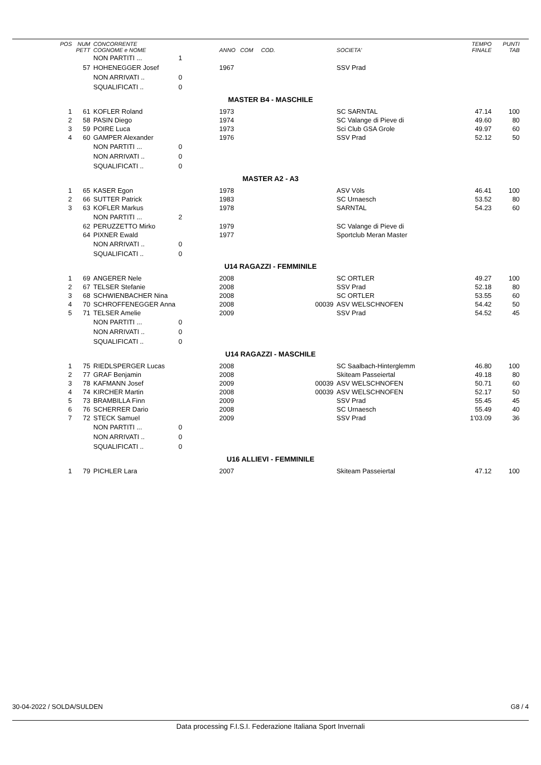| POS | NUM PETT | CONCORRENTE COGNOME e NOME | | ANNO COM COD. | | SOCIETA' | TEMPO FINALE | PUNTI TAB | |
| --- | --- | --- | --- | --- | --- | --- | --- | --- | --- |
| | | NON PARTITI ... | 1 | | | | | | |
| | 57 | HOHENEGGER Josef | | 1967 | | SSV Prad | | | |
| | | NON ARRIVATI .. | 0 | | | | | | |
| | | SQUALIFICATI .. | 0 | | | | | | |
| MASTER B4 - MASCHILE | | | | | | | | | |
| 1 | 61 | KOFLER Roland | | 1973 | | SC SARNTAL | 47.14 | 100 | |
| 2 | 58 | PASIN Diego | | 1974 | | SC Valange di Pieve di | 49.60 | 80 | |
| 3 | 59 | POIRE Luca | | 1973 | | Sci Club GSA Grole | 49.97 | 60 | |
| 4 | 60 | GAMPER Alexander | | 1976 | | SSV Prad | 52.12 | 50 | |
| | | NON PARTITI ... | 0 | | | | | | |
| | | NON ARRIVATI .. | 0 | | | | | | |
| | | SQUALIFICATI .. | 0 | | | | | | |
| MASTER A2 - A3 | | | | | | | | | |
| 1 | 65 | KASER Egon | | 1978 | | ASV Völs | 46.41 | 100 | |
| 2 | 66 | SUTTER Patrick | | 1983 | | SC Urnaesch | 53.52 | 80 | |
| 3 | 63 | KOFLER Markus | | 1978 | | SARNTAL | 54.23 | 60 | |
| | | NON PARTITI ... | 2 | | | | | | |
| | 62 | PERUZZETTO Mirko | | 1979 | | SC Valange di Pieve di | | | |
| | 64 | PIXNER Ewald | | 1977 | | Sportclub Meran Master | | | |
| | | NON ARRIVATI .. | 0 | | | | | | |
| | | SQUALIFICATI .. | 0 | | | | | | |
| U14 RAGAZZI - FEMMINILE | | | | | | | | | |
| 1 | 69 | ANGERER Nele | | 2008 | | SC ORTLER | 49.27 | 100 | |
| 2 | 67 | TELSER Stefanie | | 2008 | | SSV Prad | 52.18 | 80 | |
| 3 | 68 | SCHWIENBACHER Nina | | 2008 | | SC ORTLER | 53.55 | 60 | |
| 4 | 70 | SCHROFFENEGGER Anna | | 2008 | 00039 | ASV WELSCHNOFEN | 54.42 | 50 | |
| 5 | 71 | TELSER Amelie | | 2009 | | SSV Prad | 54.52 | 45 | |
| | | NON PARTITI ... | 0 | | | | | | |
| | | NON ARRIVATI .. | 0 | | | | | | |
| | | SQUALIFICATI .. | 0 | | | | | | |
| U14 RAGAZZI - MASCHILE | | | | | | | | | |
| 1 | 75 | RIEDLSPERGER Lucas | | 2008 | | SC Saalbach-Hinterglemm | 46.80 | 100 | |
| 2 | 77 | GRAF Benjamin | | 2008 | | Skiteam Passeiertal | 49.18 | 80 | |
| 3 | 78 | KAFMANN Josef | | 2009 | 00039 | ASV WELSCHNOFEN | 50.71 | 60 | |
| 4 | 74 | KIRCHER Martin | | 2008 | 00039 | ASV WELSCHNOFEN | 52.17 | 50 | |
| 5 | 73 | BRAMBILLA Finn | | 2009 | | SSV Prad | 55.45 | 45 | |
| 6 | 76 | SCHERRER Dario | | 2008 | | SC Urnaesch | 55.49 | 40 | |
| 7 | 72 | STECK Samuel | | 2009 | | SSV Prad | 1'03.09 | 36 | |
| | | NON PARTITI ... | 0 | | | | | | |
| | | NON ARRIVATI .. | 0 | | | | | | |
| | | SQUALIFICATI .. | 0 | | | | | | |
| U16 ALLIEVI - FEMMINILE | | | | | | | | | |
| 1 | 79 | PICHLER Lara | | 2007 | | Skiteam Passeiertal | 47.12 | 100 | |
30-04-2022 / SOLDA/SULDEN G8 / 4
Data processing F.I.S.I. Federazione Italiana Sport Invernali